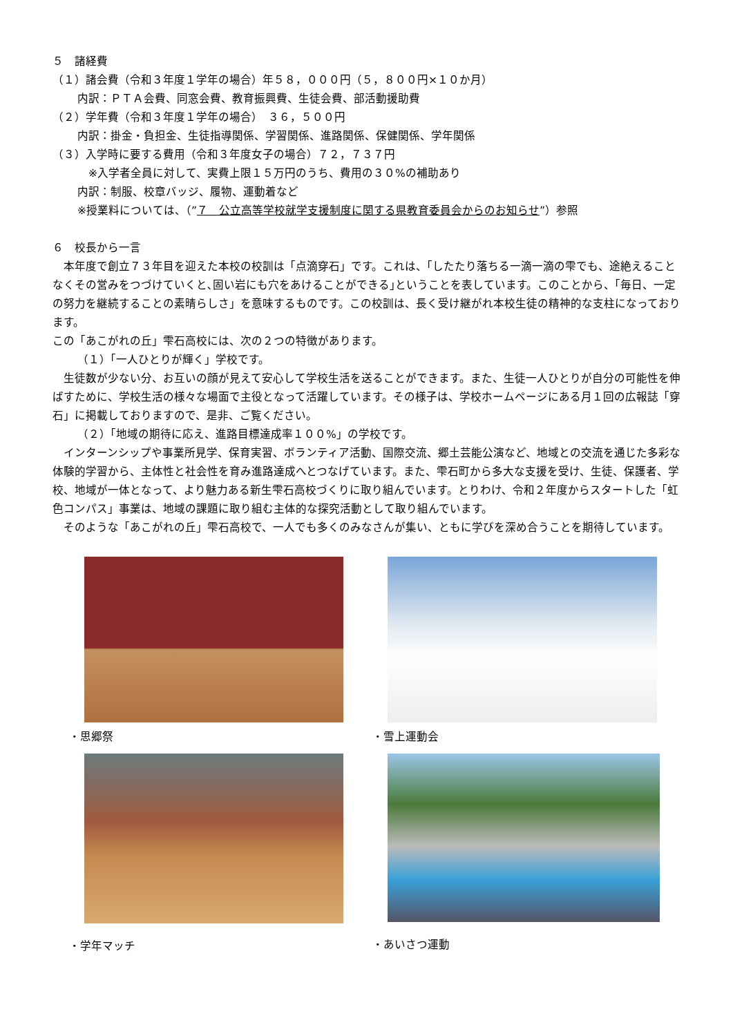５　諸経費
（１）諸会費（令和３年度１学年の場合）年５８，０００円（５，８００円×１０か月）
内訳：ＰＴＡ会費、同窓会費、教育振興費、生徒会費、部活動援助費
（２）学年費（令和３年度１学年の場合）　３６，５００円
内訳：掛金・負担金、生徒指導関係、学習関係、進路関係、保健関係、学年関係
（３）入学時に要する費用（令和３年度女子の場合）７２，７３７円
※入学者全員に対して、実費上限１５万円のうち、費用の３０%の補助あり
内訳：制服、校章バッジ、履物、運動着など
※授業料については、（”７　公立高等学校就学支援制度に関する県教育委員会からのお知らせ”）参照
６　校長から一言
　本年度で創立７３年目を迎えた本校の校訓は「点滴穿石」です。これは、「したたり落ちる一滴一滴の雫でも、途絶えることなくその営みをつづけていくと､固い岩にも穴をあけることができる｣ということを表しています。このことから、「毎日、一定の努力を継続することの素晴らしさ」を意味するものです。この校訓は、長く受け継がれ本校生徒の精神的な支柱になっております。
この「あこがれの丘」雫石高校には、次の２つの特徴があります。
（１）「一人ひとりが輝く」学校です。
　生徒数が少ない分、お互いの顔が見えて安心して学校生活を送ることができます。また、生徒一人ひとりが自分の可能性を伸ばすために、学校生活の様々な場面で主役となって活躍しています。その様子は、学校ホームページにある月１回の広報誌「穿石」に掲載しておりますので、是非、ご覧ください。
（２）「地域の期待に応え、進路目標達成率１００%」の学校です。
　インターンシップや事業所見学、保育実習、ボランティア活動、国際交流、郷土芸能公演など、地域との交流を通じた多彩な体験的学習から、主体性と社会性を育み進路達成へとつなげています。また、雫石町から多大な支援を受け、生徒、保護者、学校、地域が一体となって、より魅力ある新生雫石高校づくりに取り組んでいます。とりわけ、令和２年度からスタートした「虹色コンパス」事業は、地域の課題に取り組む主体的な探究活動として取り組んでいます。
　そのような「あこがれの丘」雫石高校で、一人でも多くのみなさんが集い、ともに学びを深め合うことを期待しています。
・思郷祭
・雪上運動会
・学年マッチ
・あいさつ運動